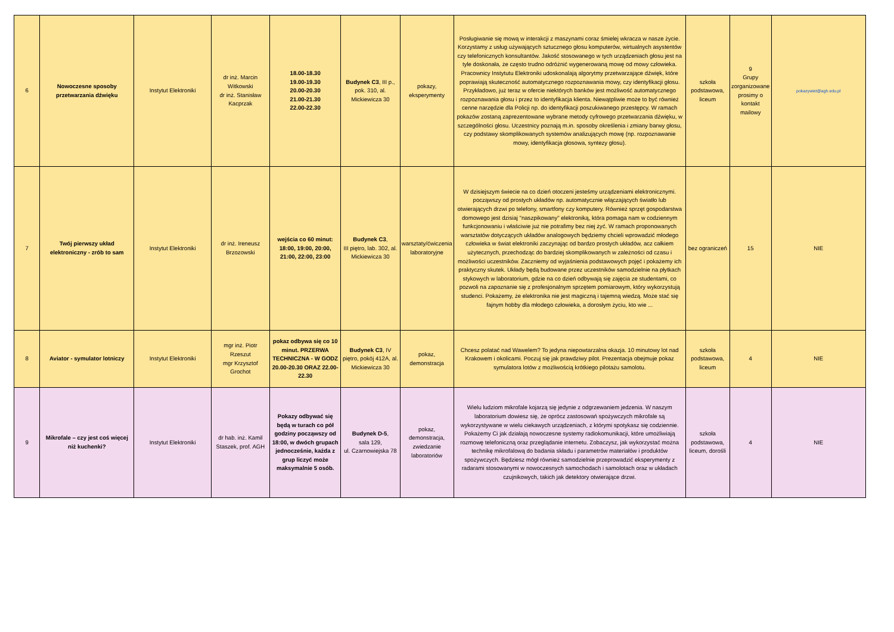| 6 | Nowoczesne sposoby przetwarzania dźwięku | Instytut Elektroniki | dr inż. Marcin Witkowski dr inż. Stanisław Kacprzak | 18.00-18.30 19.00-19.30 20.00-20.30 21.00-21.30 22.00-22.30 | Budynek C3 , III p., pok. 310, al. Mickiewicza 30 | pokazy, eksperymenty | Posługiwanie się mową w interakcji z maszynami coraz śmielej wkracza w nasze życie. Korzystamy z usług używających sztucznego głosu komputerów, wirtualnych asystentów czy telefonicznych konsultantów. Jakość stosowanego w tych urządzeniach głosu jest na tyle doskonała, że często trudno odróżnić wygenerowaną mowę od mowy człowieka. Pracownicy Instytutu Elektroniki udoskonalają algorytmy przetwarzające dźwięk, które poprawiają skuteczność automatycznego rozpoznawania mowy, czy identyfikacji głosu. Przykładowo, już teraz w ofercie niektórych banków jest możliwość automatycznego rozpoznawania głosu i przez to identyfikacja klienta. Niewątpliwie może to być również cenne narzędzie dla Policji np. do identyfikacji poszukiwanego przestępcy. W ramach pokazów zostaną zaprezentowane wybrane metody cyfrowego przetwarzania dźwięku, w szczególności głosu. Uczestnicy poznają m.in. sposoby określenia i zmiany barwy głosu, czy podstawy skomplikowanych systemów analizujących mowę (np. rozpoznawanie mowy, identyfikacja głosowa, syntezy głosu). | szkoła podstawowa, liceum | 9 Grupy zorganizowane prosimy o kontakt mailowy | pokazywiet@agh.edu.pl |
| 7 | Twój pierwszy układ elektroniczny - zrób to sam | Instytut Elektroniki | dr inż. Ireneusz Brzozowski | wejścia co 60 minut: 18:00, 19:00, 20:00, 21:00, 22:00, 23:00 | Budynek C3 , III piętro, lab. 302, al. Mickiewicza 30 | warsztaty/ćwiczenia laboratoryjne | W dzisiejszym świecie na co dzień otoczeni jesteśmy urządzeniami elektronicznymi. począwszy od prostych układów np. automatycznie włączających światło lub otwierających drzwi po telefony, smartfony czy komputery. Również sprzęt gospodarstwa domowego jest dzisiaj "naszpikowany" elektroniką, która pomaga nam w codziennym funkcjonowaniu i właściwie już nie potrafimy bez niej żyć. W ramach proponowanych warsztatów dotyczących układów analogowych będziemy chcieli wprowadzić młodego człowieka w świat elektroniki zaczynając od bardzo prostych układów, acz całkiem użytecznych, przechodząc do bardziej skomplikowanych w zależności od czasu i możliwości uczestników. Zaczniemy od wyjaśnienia podstawowych pojęć i pokażemy ich praktyczny skutek. Układy będą budowane przez uczestników samodzielnie na płytkach stykowych w laboratorium, gdzie na co dzień odbywają się zajęcia ze studentami, co pozwoli na zapoznanie się z profesjonalnym sprzętem pomiarowym, który wykorzystują studenci. Pokażemy, że elektronika nie jest magiczną i tajemną wiedzą. Może stać się fajnym hobby dla młodego człowieka, a dorosłym życiu, kto wie ... | bez ograniczeń | 15 | NIE |
| 8 | Aviator - symulator lotniczy | Instytut Elektroniki | mgr inż. Piotr Rzeszut mgr Krzysztof Grochot | pokaz odbywa się co 10 minut. PRZERWA TECHNICZNA - W GODZ 20.00-20.30 ORAZ 22.00-22.30 | Budynek C3 , IV piętro, pokój 412A, al. Mickiewicza 30 | pokaz, demonstracja | Chcesz polatać nad Wawelem? To jedyna niepowtarzalna okazja. 10 minutowy lot nad Krakowem i okolicami. Poczuj się jak prawdziwy pilot. Prezentacja obejmuje pokaz symulatora lotów z możliwością krótkiego pilotażu samolotu. | szkoła podstawowa, liceum | 4 | NIE |
| 9 | Mikrofale – czy jest coś więcej niż kuchenki? | Instytut Elektroniki | dr hab. inż. Kamil Staszek, prof. AGH | Pokazy odbywać się będą w turach co pół godziny począwszy od 18:00, w dwóch grupach jednocześnie, każda z grup liczyć może maksymalnie 5 osób. | Budynek D-5 , sala 129, ul. Czarnowiejska 78 | pokaz, demonstracja, zwiedzanie laboratoriów | Wielu ludziom mikrofale kojarzą się jedynie z odgrzewaniem jedzenia. W naszym laboratorium dowiesz się, że oprócz zastosowań spożywczych mikrofale są wykorzystywane w wielu ciekawych urządzeniach, z którymi spotykasz się codziennie. Pokażemy Ci jak działają nowoczesne systemy radiokomunikacji, które umożliwiają rozmowę telefoniczną oraz przeglądanie internetu. Zobaczysz, jak wykorzystać można technikę mikrofalową do badania składu i parametrów materiałów i produktów spożywczych. Będziesz mógł również samodzielnie przeprowadzić eksperymenty z radarami stosowanymi w nowoczesnych samochodach i samolotach oraz w układach czujnikowych, takich jak detektory otwierające drzwi. | szkoła podstawowa, liceum, dorośli | 4 | NIE |